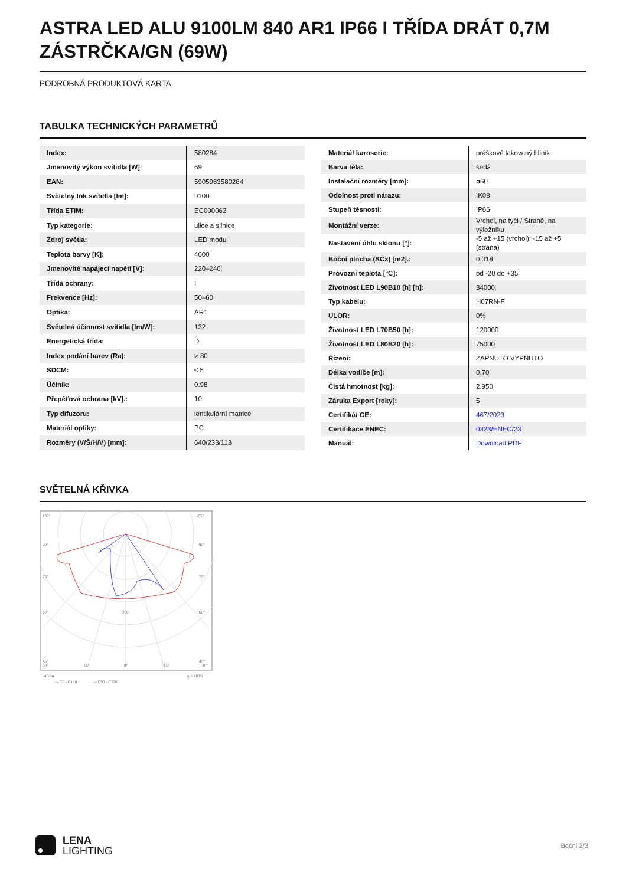ASTRA LED ALU 9100LM 840 AR1 IP66 I TŘÍDA DRÁT 0,7M ZÁSTRČKA/GN (69W)
PODROBNÁ PRODUKTOVÁ KARTA
TABULKA TECHNICKÝCH PARAMETRŮ
| Index: | 580284 |
| Jmenovitý výkon svítidla [W]: | 69 |
| EAN: | 5905963580284 |
| Světelný tok svítidla [lm]: | 9100 |
| Třída ETIM: | EC000062 |
| Typ kategorie: | ulice a silnice |
| Zdroj světla: | LED modul |
| Teplota barvy [K]: | 4000 |
| Jmenovité napájecí napětí [V]: | 220–240 |
| Třída ochrany: | I |
| Frekvence [Hz]: | 50–60 |
| Optika: | AR1 |
| Světelná účinnost svítidla [lm/W]: | 132 |
| Energetická třída: | D |
| Index podání barev (Ra): | > 80 |
| SDCM: | ≤ 5 |
| Účiník: | 0.98 |
| Přepěťová ochrana [kV].: | 10 |
| Typ difuzoru: | lentikulární matrice |
| Materiál optiky: | PC |
| Rozměry (V/Š/H/V) [mm]: | 640/233/113 |
| Materiál karoserie: | práškově lakovaný hliník |
| Barva těla: | šedá |
| Instalační rozměry [mm]: | ø60 |
| Odolnost proti nárazu: | IK08 |
| Stupeň těsnosti: | IP66 |
| Montážní verze: | Vrchol, na tyči / Straně, na výložníku |
| Nastavení úhlu sklonu [°]: | -5 až +15 (vrchol); -15 až +5 (strana) |
| Boční plocha (SCx) [m2].: | 0.018 |
| Provozní teplota [°C]: | od -20 do +35 |
| Životnost LED L90B10 [h] [h]: | 34000 |
| Typ kabelu: | H07RN-F |
| ULOR: | 0% |
| Životnost LED L70B50 [h]: | 120000 |
| Životnost LED L80B20 [h]: | 75000 |
| Řízení: | ZAPNUTO VYPNUTO |
| Délka vodiče [m]: | 0.70 |
| Čistá hmotnost [kg]: | 2.950 |
| Záruka Export [roky]: | 5 |
| Certifikát CE: | 467/2023 |
| Certifikace ENEC: | 0323/ENEC/23 |
| Manuál: | Download PDF |
SVĚTELNÁ KŘIVKA
105°
105°
90°
90°
75°
75°
60°
60°
45°
45°
200
400
30°
15°
0°
15°
30°
cd/klm
η = 100%
— C0 - C180
— C90 - C270
LENA
LIGHTING
Boční 2/3